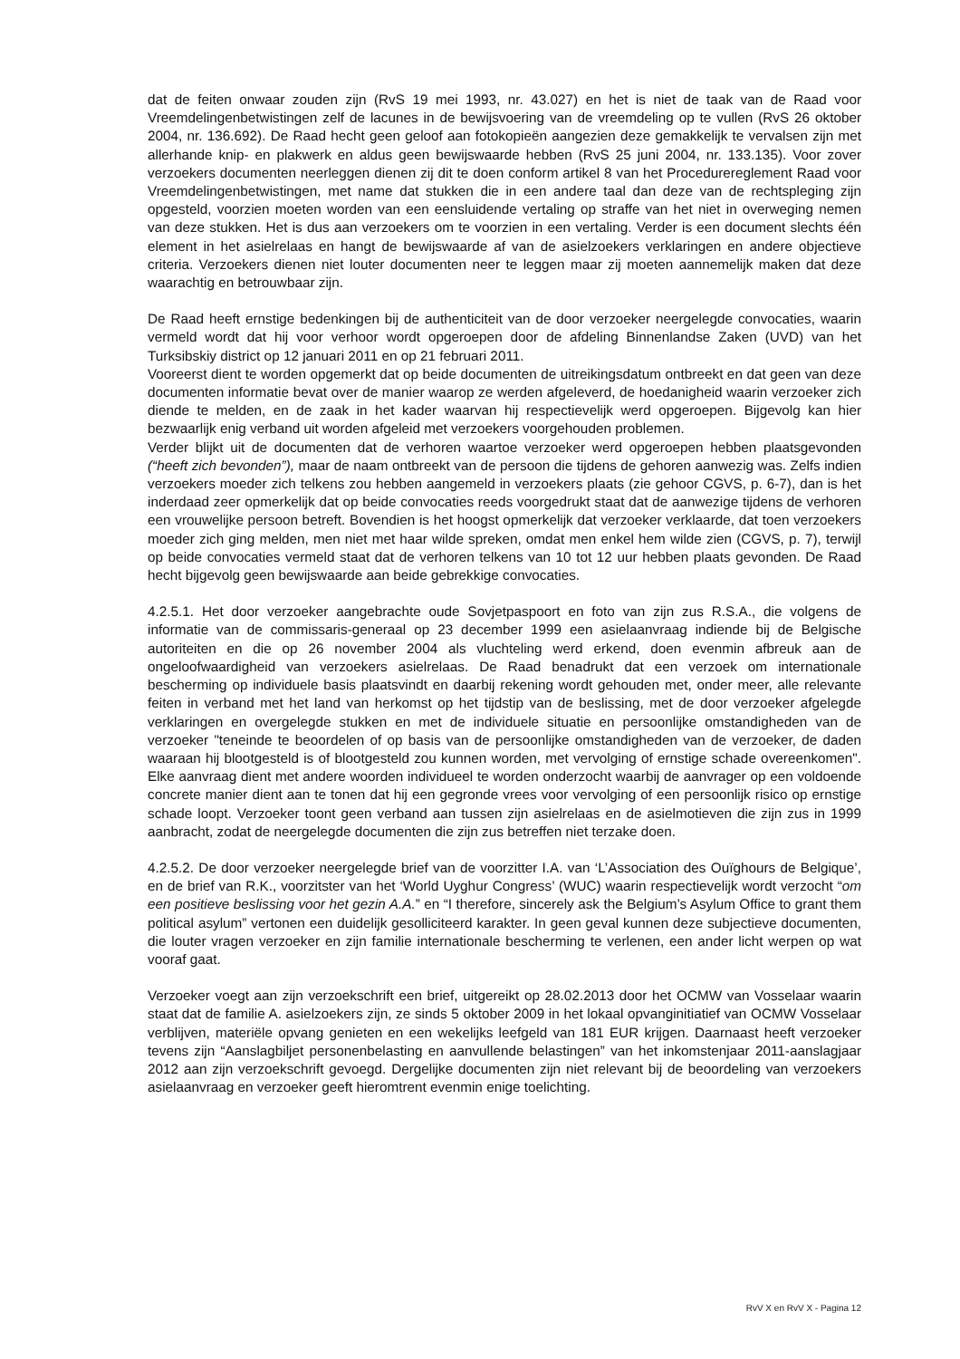dat de feiten onwaar zouden zijn (RvS 19 mei 1993, nr. 43.027) en het is niet de taak van de Raad voor Vreemdelingenbetwistingen zelf de lacunes in de bewijsvoering van de vreemdeling op te vullen (RvS 26 oktober 2004, nr. 136.692). De Raad hecht geen geloof aan fotokopieën aangezien deze gemakkelijk te vervalsen zijn met allerhande knip- en plakwerk en aldus geen bewijswaarde hebben (RvS 25 juni 2004, nr. 133.135). Voor zover verzoekers documenten neerleggen dienen zij dit te doen conform artikel 8 van het Procedurereglement Raad voor Vreemdelingenbetwistingen, met name dat stukken die in een andere taal dan deze van de rechtspleging zijn opgesteld, voorzien moeten worden van een eensluidende vertaling op straffe van het niet in overweging nemen van deze stukken. Het is dus aan verzoekers om te voorzien in een vertaling. Verder is een document slechts één element in het asielrelaas en hangt de bewijswaarde af van de asielzoekers verklaringen en andere objectieve criteria. Verzoekers dienen niet louter documenten neer te leggen maar zij moeten aannemelijk maken dat deze waarachtig en betrouwbaar zijn.
De Raad heeft ernstige bedenkingen bij de authenticiteit van de door verzoeker neergelegde convocaties, waarin vermeld wordt dat hij voor verhoor wordt opgeroepen door de afdeling Binnenlandse Zaken (UVD) van het Turksibskiy district op 12 januari 2011 en op 21 februari 2011.
Vooreerst dient te worden opgemerkt dat op beide documenten de uitreikingsdatum ontbreekt en dat geen van deze documenten informatie bevat over de manier waarop ze werden afgeleverd, de hoedanigheid waarin verzoeker zich diende te melden, en de zaak in het kader waarvan hij respectievelijk werd opgeroepen. Bijgevolg kan hier bezwaarlijk enig verband uit worden afgeleid met verzoekers voorgehouden problemen.
Verder blijkt uit de documenten dat de verhoren waartoe verzoeker werd opgeroepen hebben plaatsgevonden (“heeft zich bevonden”), maar de naam ontbreekt van de persoon die tijdens de gehoren aanwezig was. Zelfs indien verzoekers moeder zich telkens zou hebben aangemeld in verzoekers plaats (zie gehoor CGVS, p. 6-7), dan is het inderdaad zeer opmerkelijk dat op beide convocaties reeds voorgedrukt staat dat de aanwezige tijdens de verhoren een vrouwelijke persoon betreft. Bovendien is het hoogst opmerkelijk dat verzoeker verklaarde, dat toen verzoekers moeder zich ging melden, men niet met haar wilde spreken, omdat men enkel hem wilde zien (CGVS, p. 7), terwijl op beide convocaties vermeld staat dat de verhoren telkens van 10 tot 12 uur hebben plaats gevonden. De Raad hecht bijgevolg geen bewijswaarde aan beide gebrekkige convocaties.
4.2.5.1. Het door verzoeker aangebrachte oude Sovjetpaspoort en foto van zijn zus R.S.A., die volgens de informatie van de commissaris-generaal op 23 december 1999 een asielaanvraag indiende bij de Belgische autoriteiten en die op 26 november 2004 als vluchteling werd erkend, doen evenmin afbreuk aan de ongeloofwaardigheid van verzoekers asielrelaas. De Raad benadrukt dat een verzoek om internationale bescherming op individuele basis plaatsvindt en daarbij rekening wordt gehouden met, onder meer, alle relevante feiten in verband met het land van herkomst op het tijdstip van de beslissing, met de door verzoeker afgelegde verklaringen en overgelegde stukken en met de individuele situatie en persoonlijke omstandigheden van de verzoeker "teneinde te beoordelen of op basis van de persoonlijke omstandigheden van de verzoeker, de daden waaraan hij blootgesteld is of blootgesteld zou kunnen worden, met vervolging of ernstige schade overeenkomen". Elke aanvraag dient met andere woorden individueel te worden onderzocht waarbij de aanvrager op een voldoende concrete manier dient aan te tonen dat hij een gegronde vrees voor vervolging of een persoonlijk risico op ernstige schade loopt. Verzoeker toont geen verband aan tussen zijn asielrelaas en de asielmotieven die zijn zus in 1999 aanbracht, zodat de neergelegde documenten die zijn zus betreffen niet terzake doen.
4.2.5.2. De door verzoeker neergelegde brief van de voorzitter I.A. van ‘L’Association des Ouïghours de Belgique’, en de brief van R.K., voorzitster van het ‘World Uyghur Congress’ (WUC) waarin respectievelijk wordt verzocht “om een positieve beslissing voor het gezin A.A.” en “I therefore, sincerely ask the Belgium’s Asylum Office to grant them political asylum” vertonen een duidelijk gesolliciteerd karakter. In geen geval kunnen deze subjectieve documenten, die louter vragen verzoeker en zijn familie internationale bescherming te verlenen, een ander licht werpen op wat vooraf gaat.
Verzoeker voegt aan zijn verzoekschrift een brief, uitgereikt op 28.02.2013 door het OCMW van Vosselaar waarin staat dat de familie A. asielzoekers zijn, ze sinds 5 oktober 2009 in het lokaal opvanginitiatief van OCMW Vosselaar verblijven, materiële opvang genieten en een wekelijks leefgeld van 181 EUR krijgen. Daarnaast heeft verzoeker tevens zijn “Aanslagbiljet personenbelasting en aanvullende belastingen” van het inkomstenjaar 2011-aanslagjaar 2012 aan zijn verzoekschrift gevoegd. Dergelijke documenten zijn niet relevant bij de beoordeling van verzoekers asielaanvraag en verzoeker geeft hieromtrent evenmin enige toelichting.
RvV X en RvV X - Pagina 12